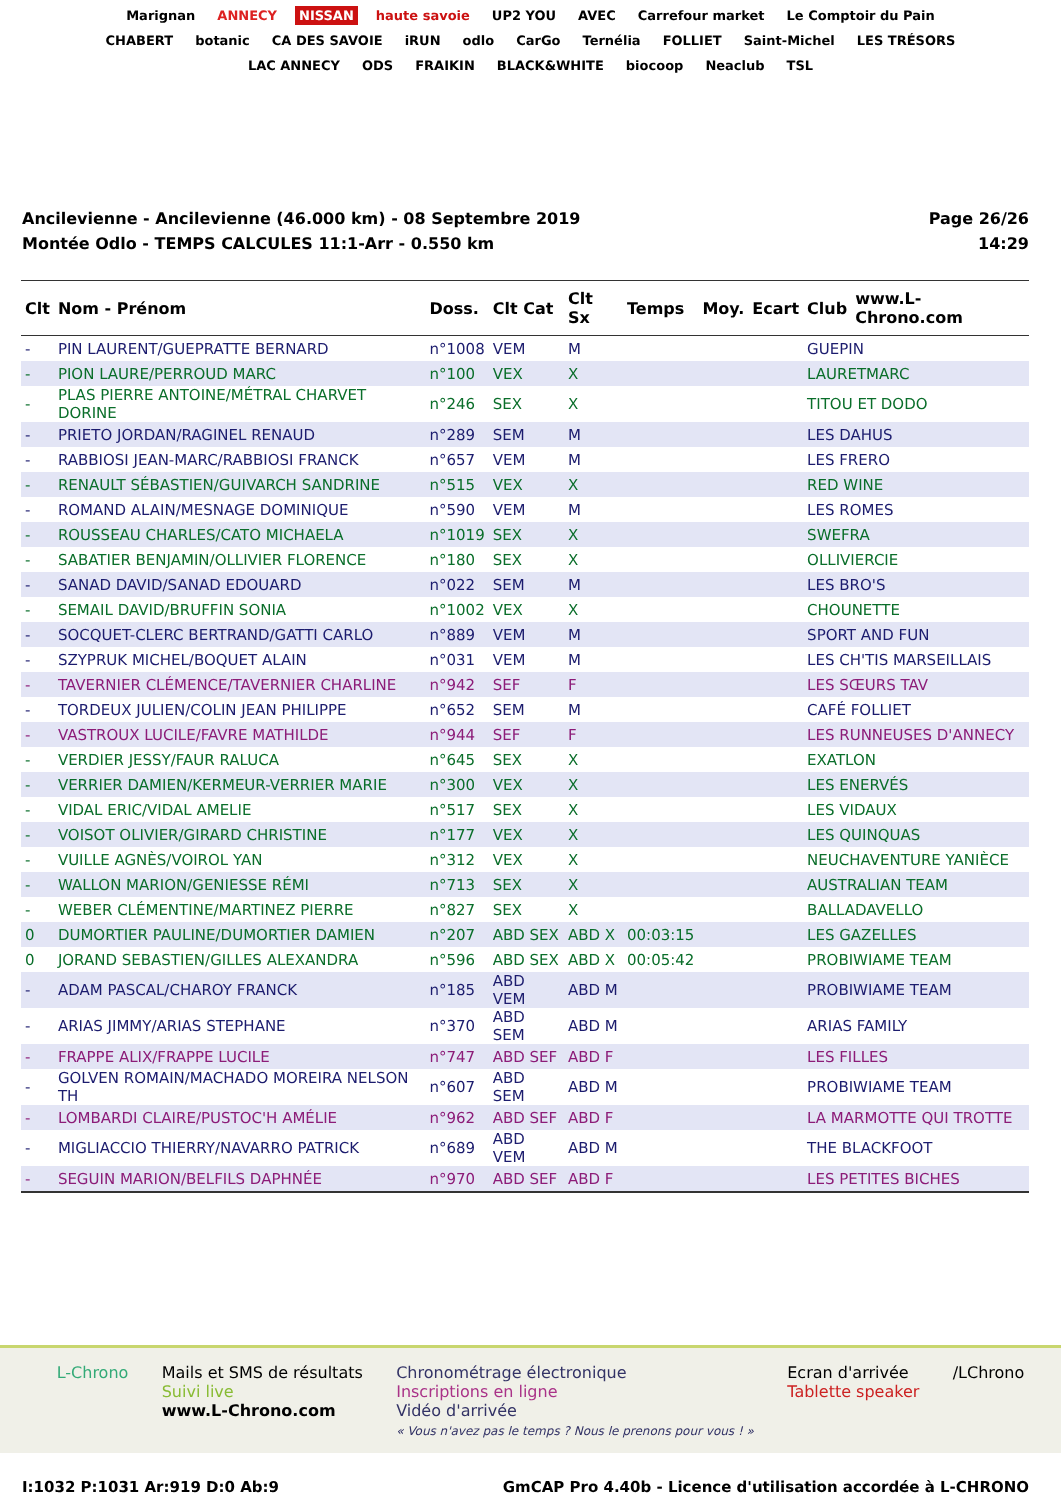Marignan ANNECY NISSAN haute savoie UP2 YOU AVEC Carrefour market Le Comptoir du Pain CHABERT botanic CA DES SAVOIE iRUN odlo CarGo Ternélia FOLLIET Saint-Michel LES TRÉSORS LAC ANNECY ODS FRAIKIN BLACK&WHITE biocoop Neaclub TSL
Ancilevienne - Ancilevienne (46.000 km) - 08 Septembre 2019
Montée Odlo - TEMPS CALCULES 11:1-Arr - 0.550 km
Page 26/26
14:29
| Clt | Nom - Prénom | Doss. | Clt Cat | Clt Sx | Temps | Moy. | Ecart | Club | www.L-Chrono.com |
| --- | --- | --- | --- | --- | --- | --- | --- | --- | --- |
| - | PIN LAURENT/GUEPRATTE BERNARD | n°1008 | VEM | M | | | | GUEPIN | |
| - | PION LAURE/PERROUD MARC | n°100 | VEX | X | | | | LAURETMARC | |
| - | PLAS PIERRE ANTOINE/MÉTRAL CHARVET DORINE | n°246 | SEX | X | | | | TITOU ET DODO | |
| - | PRIETO JORDAN/RAGINEL RENAUD | n°289 | SEM | M | | | | LES DAHUS | |
| - | RABBIOSI JEAN-MARC/RABBIOSI FRANCK | n°657 | VEM | M | | | | LES FRERO | |
| - | RENAULT SÉBASTIEN/GUIVARCH SANDRINE | n°515 | VEX | X | | | | RED WINE | |
| - | ROMAND ALAIN/MESNAGE DOMINIQUE | n°590 | VEM | M | | | | LES ROMES | |
| - | ROUSSEAU CHARLES/CATO MICHAELA | n°1019 | SEX | X | | | | SWEFRA | |
| - | SABATIER BENJAMIN/OLLIVIER FLORENCE | n°180 | SEX | X | | | | OLLIVIERCIE | |
| - | SANAD DAVID/SANAD EDOUARD | n°022 | SEM | M | | | | LES BRO'S | |
| - | SEMAIL DAVID/BRUFFIN SONIA | n°1002 | VEX | X | | | | CHOUNETTE | |
| - | SOCQUET-CLERC BERTRAND/GATTI CARLO | n°889 | VEM | M | | | | SPORT AND FUN | |
| - | SZYPRUK MICHEL/BOQUET ALAIN | n°031 | VEM | M | | | | LES CH'TIS MARSEILLAIS | |
| - | TAVERNIER CLÉMENCE/TAVERNIER CHARLINE | n°942 | SEF | F | | | | LES SŒURS TAV | |
| - | TORDEUX JULIEN/COLIN JEAN PHILIPPE | n°652 | SEM | M | | | | CAFÉ FOLLIET | |
| - | VASTROUX LUCILE/FAVRE MATHILDE | n°944 | SEF | F | | | | LES RUNNEUSES D'ANNECY | |
| - | VERDIER JESSY/FAUR RALUCA | n°645 | SEX | X | | | | EXATLON | |
| - | VERRIER DAMIEN/KERMEUR-VERRIER MARIE | n°300 | VEX | X | | | | LES ENERVÉS | |
| - | VIDAL ERIC/VIDAL AMELIE | n°517 | SEX | X | | | | LES VIDAUX | |
| - | VOISOT OLIVIER/GIRARD CHRISTINE | n°177 | VEX | X | | | | LES QUINQUAS | |
| - | VUILLE AGNÈS/VOIROL YAN | n°312 | VEX | X | | | | NEUCHAVENTURE YANIÈCE | |
| - | WALLON MARION/GENIESSE RÉMI | n°713 | SEX | X | | | | AUSTRALIAN TEAM | |
| - | WEBER CLÉMENTINE/MARTINEZ PIERRE | n°827 | SEX | X | | | | BALLADAVELLO | |
| 0 | DUMORTIER PAULINE/DUMORTIER DAMIEN | n°207 | ABD SEX | ABD X | 00:03:15 | | | LES GAZELLES | |
| 0 | JORAND SEBASTIEN/GILLES ALEXANDRA | n°596 | ABD SEX | ABD X | 00:05:42 | | | PROBIWIAME TEAM | |
| - | ADAM PASCAL/CHAROY FRANCK | n°185 | ABD VEM | ABD M | | | | PROBIWIAME TEAM | |
| - | ARIAS JIMMY/ARIAS STEPHANE | n°370 | ABD SEM | ABD M | | | | ARIAS FAMILY | |
| - | FRAPPE ALIX/FRAPPE LUCILE | n°747 | ABD SEF | ABD F | | | | LES FILLES | |
| - | GOLVEN ROMAIN/MACHADO MOREIRA NELSON TH | n°607 | ABD SEM | ABD M | | | | PROBIWIAME TEAM | |
| - | LOMBARDI CLAIRE/PUSTOC'H AMÉLIE | n°962 | ABD SEF | ABD F | | | | LA MARMOTTE QUI TROTTE | |
| - | MIGLIACCIO THIERRY/NAVARRO PATRICK | n°689 | ABD VEM | ABD M | | | | THE BLACKFOOT | |
| - | SEGUIN MARION/BELFILS DAPHNÉE | n°970 | ABD SEF | ABD F | | | | LES PETITES BICHES | |
L-Chrono Mails et SMS de résultats
Suivi live
www.L-Chrono.com
Chronométrage électronique
Inscriptions en ligne
Vidéo d'arrivée
« Vous n'avez pas le temps ? Nous le prenons pour vous ! »
Ecran d'arrivée
Tablette speaker
/LChrono
I:1032 P:1031 Ar:919 D:0 Ab:9 GmCAP Pro 4.40b - Licence d'utilisation accordée à L-CHRONO